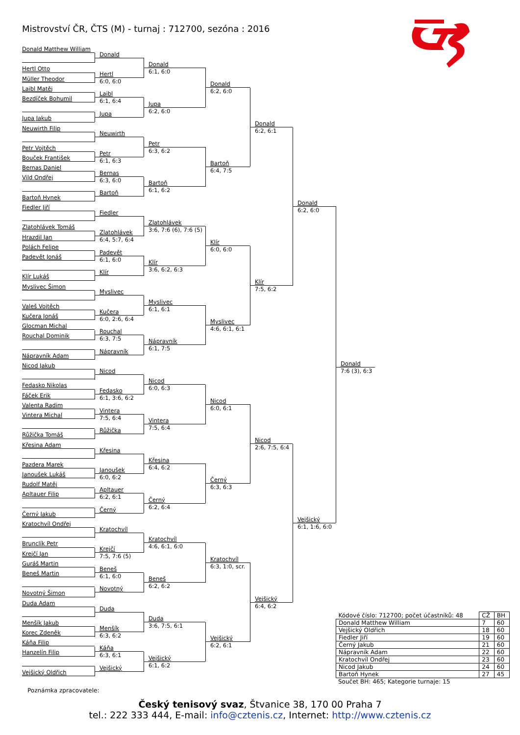Mistrovství ČR, ČTS (M) - turnaj : 712700, sezóna : 2016
Donald Matthew William
Hertl Otto
Müller Theodor
Laibl Matěj
Bezdíček Bohumil
Jupa Jakub
Neuwirth Filip
Petr Vojtěch
Bouček František
Bernas Daniel
Vild Ondřej
Bartoň Hynek
Fiedler Jiří
Zlatohlávek Tomáš
Hrazdil Jan
Polách Felipe
Padevět Jonáš
Klír Lukáš
Myslivec Šimon
Valeš Vojtěch
Kučera Jonáš
Glocman Michal
Rouchal Dominik
Nápravník Adam
Nicod Jakub
Fedasko Nikolas
Fáček Erik
Valenta Radim
Vintera Michal
Růžička Tomáš
Křesina Adam
Pazdera Marek
Janoušek Lukáš
Rudolf Matěj
Apltauer Filip
Černý Jakub
Kratochvíl Ondřej
Brunclík Petr
Krejčí Jan
Guráš Martin
Beneš Martin
Novotný Šimon
Duda Adam
Menšík Jakub
Korec Zdeněk
Káňa Filip
Hanzelín Filip
Vejšický Oldřich
Donald
Hertl
6:0, 6:0
Laibl
6:1, 6:4
Jupa
Neuwirth
Petr
6:1, 6:3
Bernas
6:3, 6:0
Bartoň
Fiedler
Zlatohlávek
6:4, 5:7, 6:4
Padevět
6:1, 6:0
Klír
Myslivec
Kučera
6:0, 2:6, 6:4
Rouchal
6:3, 7:5
Nápravník
Nicod
Fedasko
6:1, 3:6, 6:2
Vintera
7:5, 6:4
Růžička
Křesina
Janoušek
6:0, 6:2
Apltauer
6:2, 6:1
Černý
Kratochvíl
Krejčí
7:5, 7:6 (5)
Beneš
6:1, 6:0
Novotný
Duda
Menšík
6:3, 6:2
Káňa
6:3, 6:1
Vejšický
Donald
6:1, 6:0
Jupa
6:2, 6:0
Petr
6:3, 6:2
Bartoň
6:1, 6:2
Zlatohlávek
3:6, 7:6 (6), 7:6 (5)
Klír
3:6, 6:2, 6:3
Myslivec
6:1, 6:1
Nápravník
6:1, 7:5
Nicod
6:0, 6:3
Vintera
7:5, 6:4
Křesina
6:4, 6:2
Černý
6:2, 6:4
Kratochvíl
4:6, 6:1, 6:0
Beneš
6:2, 6:2
Duda
3:6, 7:5, 6:1
Vejšický
6:1, 6:2
Donald
6:2, 6:0
Bartoň
6:4, 7:5
Klír
6:0, 6:0
Myslivec
4:6, 6:1, 6:1
Nicod
6:0, 6:1
Černý
6:3, 6:3
Kratochvíl
6:3, 1:0, scr.
Vejšický
6:2, 6:1
Donald
6:2, 6:1
Klír
7:5, 6:2
Nicod
2:6, 7:5, 6:4
Vejšický
6:4, 6:2
Donald
6:2, 6:0
Vejšický
6:1, 1:6, 6:0
Donald
7:6 (3), 6:3
| Kódové číslo: 712700; počet účastníků: 48 | CŽ | BH |
| Donald Matthew William | 7 | 60 |
| Vejšický Oldřich | 18 | 60 |
| Fiedler Jiří | 19 | 60 |
| Černý Jakub | 21 | 60 |
| Nápravník Adam | 22 | 60 |
| Kratochvíl Ondřej | 23 | 60 |
| Nicod Jakub | 24 | 60 |
| Bartoň Hynek | 27 | 45 |
Součet BH: 465; Kategorie turnaje: 15
Poznámka zpracovatele:
Český tenisový svaz, Štvanice 38, 170 00 Praha 7
tel.: 222 333 444, E-mail: info@cztenis.cz, Internet: http://www.cztenis.cz